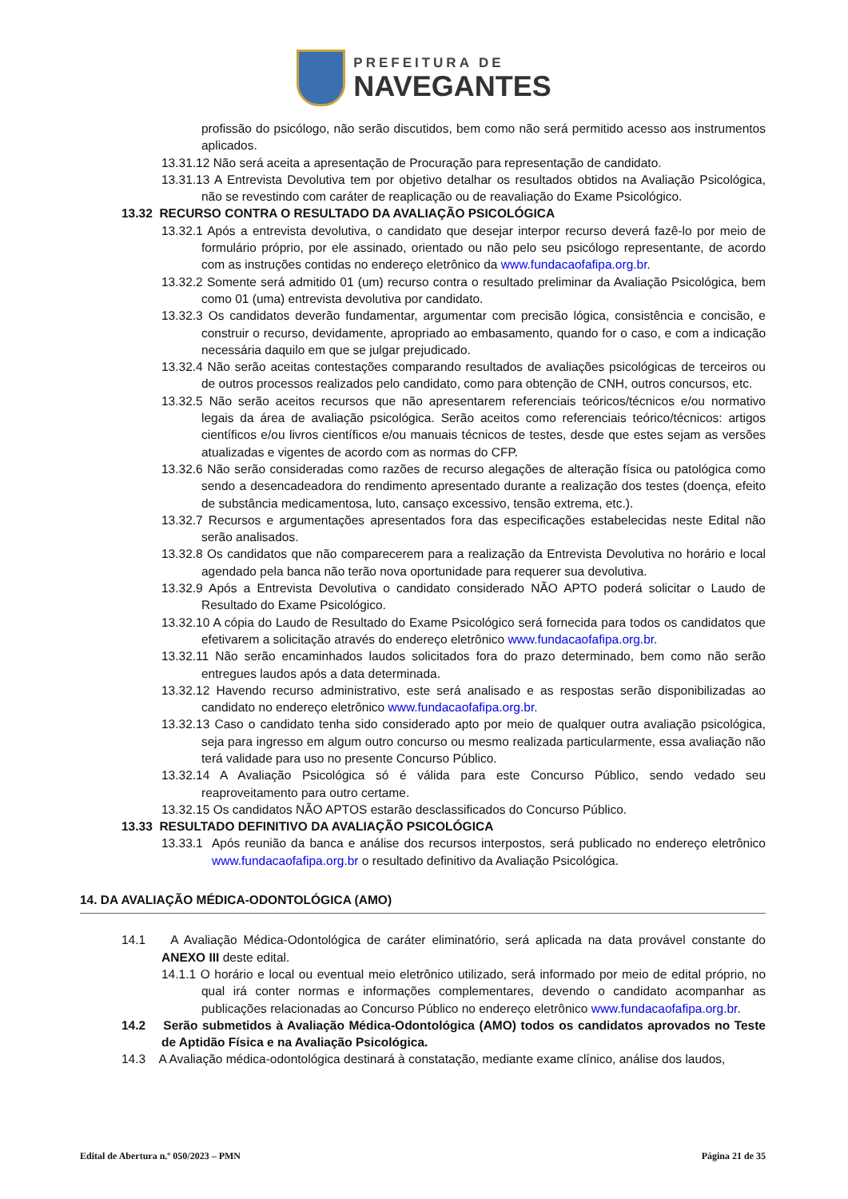PREFEITURA DE
NAVEGANTES
profissão do psicólogo, não serão discutidos, bem como não será permitido acesso aos instrumentos aplicados.
13.31.12 Não será aceita a apresentação de Procuração para representação de candidato.
13.31.13 A Entrevista Devolutiva tem por objetivo detalhar os resultados obtidos na Avaliação Psicológica, não se revestindo com caráter de reaplicação ou de reavaliação do Exame Psicológico.
13.32 RECURSO CONTRA O RESULTADO DA AVALIAÇÃO PSICOLÓGICA
13.32.1 Após a entrevista devolutiva, o candidato que desejar interpor recurso deverá fazê-lo por meio de formulário próprio, por ele assinado, orientado ou não pelo seu psicólogo representante, de acordo com as instruções contidas no endereço eletrônico da www.fundacaofafipa.org.br.
13.32.2 Somente será admitido 01 (um) recurso contra o resultado preliminar da Avaliação Psicológica, bem como 01 (uma) entrevista devolutiva por candidato.
13.32.3 Os candidatos deverão fundamentar, argumentar com precisão lógica, consistência e concisão, e construir o recurso, devidamente, apropriado ao embasamento, quando for o caso, e com a indicação necessária daquilo em que se julgar prejudicado.
13.32.4 Não serão aceitas contestações comparando resultados de avaliações psicológicas de terceiros ou de outros processos realizados pelo candidato, como para obtenção de CNH, outros concursos, etc.
13.32.5 Não serão aceitos recursos que não apresentarem referenciais teóricos/técnicos e/ou normativo legais da área de avaliação psicológica. Serão aceitos como referenciais teórico/técnicos: artigos científicos e/ou livros científicos e/ou manuais técnicos de testes, desde que estes sejam as versões atualizadas e vigentes de acordo com as normas do CFP.
13.32.6 Não serão consideradas como razões de recurso alegações de alteração física ou patológica como sendo a desencadeadora do rendimento apresentado durante a realização dos testes (doença, efeito de substância medicamentosa, luto, cansaço excessivo, tensão extrema, etc.).
13.32.7 Recursos e argumentações apresentados fora das especificações estabelecidas neste Edital não serão analisados.
13.32.8 Os candidatos que não comparecerem para a realização da Entrevista Devolutiva no horário e local agendado pela banca não terão nova oportunidade para requerer sua devolutiva.
13.32.9 Após a Entrevista Devolutiva o candidato considerado NÃO APTO poderá solicitar o Laudo de Resultado do Exame Psicológico.
13.32.10 A cópia do Laudo de Resultado do Exame Psicológico será fornecida para todos os candidatos que efetivarem a solicitação através do endereço eletrônico www.fundacaofafipa.org.br.
13.32.11 Não serão encaminhados laudos solicitados fora do prazo determinado, bem como não serão entregues laudos após a data determinada.
13.32.12 Havendo recurso administrativo, este será analisado e as respostas serão disponibilizadas ao candidato no endereço eletrônico www.fundacaofafipa.org.br.
13.32.13 Caso o candidato tenha sido considerado apto por meio de qualquer outra avaliação psicológica, seja para ingresso em algum outro concurso ou mesmo realizada particularmente, essa avaliação não terá validade para uso no presente Concurso Público.
13.32.14 A Avaliação Psicológica só é válida para este Concurso Público, sendo vedado seu reaproveitamento para outro certame.
13.32.15 Os candidatos NÃO APTOS estarão desclassificados do Concurso Público.
13.33 RESULTADO DEFINITIVO DA AVALIAÇÃO PSICOLÓGICA
13.33.1 Após reunião da banca e análise dos recursos interpostos, será publicado no endereço eletrônico www.fundacaofafipa.org.br o resultado definitivo da Avaliação Psicológica.
14. DA AVALIAÇÃO MÉDICA-ODONTOLÓGICA (AMO)
14.1 A Avaliação Médica-Odontológica de caráter eliminatório, será aplicada na data provável constante do ANEXO III deste edital.
14.1.1 O horário e local ou eventual meio eletrônico utilizado, será informado por meio de edital próprio, no qual irá conter normas e informações complementares, devendo o candidato acompanhar as publicações relacionadas ao Concurso Público no endereço eletrônico www.fundacaofafipa.org.br.
14.2 Serão submetidos à Avaliação Médica-Odontológica (AMO) todos os candidatos aprovados no Teste de Aptidão Física e na Avaliação Psicológica.
14.3 A Avaliação médica-odontológica destinará à constatação, mediante exame clínico, análise dos laudos,
Edital de Abertura n.º 050/2023 – PMN Página 21 de 35